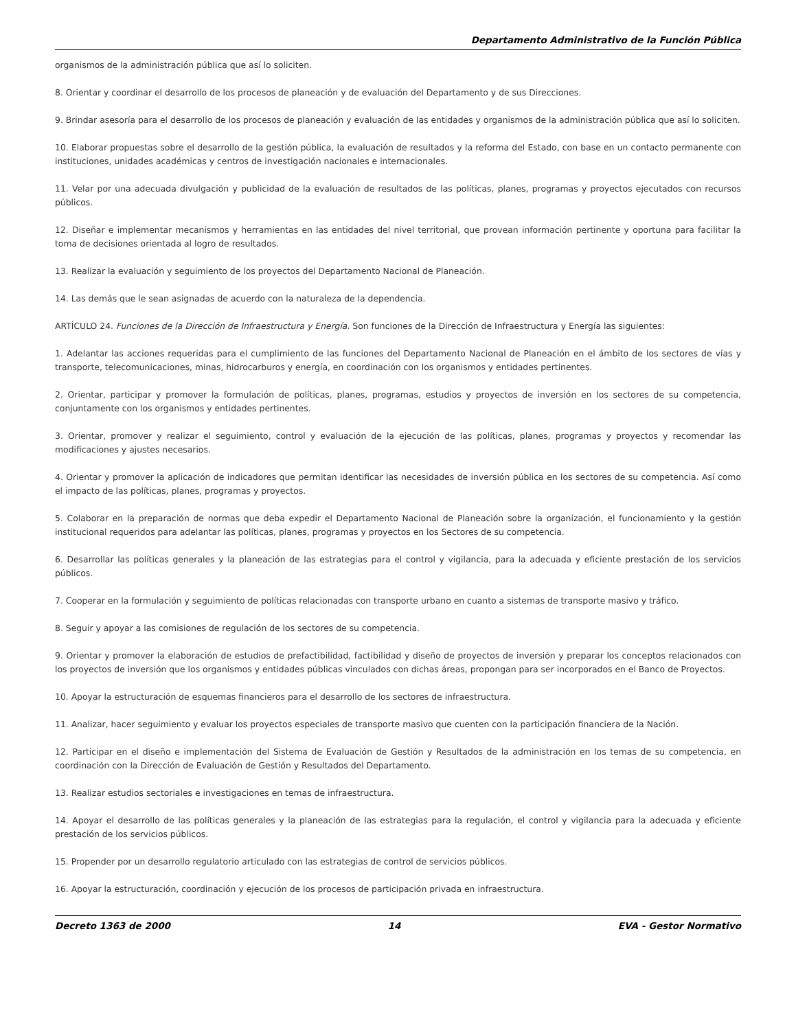Departamento Administrativo de la Función Pública
organismos de la administración pública que así lo soliciten.
8. Orientar y coordinar el desarrollo de los procesos de planeación y de evaluación del Departamento y de sus Direcciones.
9. Brindar asesoría para el desarrollo de los procesos de planeación y evaluación de las entidades y organismos de la administración pública que así lo soliciten.
10. Elaborar propuestas sobre el desarrollo de la gestión pública, la evaluación de resultados y la reforma del Estado, con base en un contacto permanente con instituciones, unidades académicas y centros de investigación nacionales e internacionales.
11. Velar por una adecuada divulgación y publicidad de la evaluación de resultados de las políticas, planes, programas y proyectos ejecutados con recursos públicos.
12. Diseñar e implementar mecanismos y herramientas en las entidades del nivel territorial, que provean información pertinente y oportuna para facilitar la toma de decisiones orientada al logro de resultados.
13. Realizar la evaluación y seguimiento de los proyectos del Departamento Nacional de Planeación.
14. Las demás que le sean asignadas de acuerdo con la naturaleza de la dependencia.
ARTÍCULO 24. Funciones de la Dirección de Infraestructura y Energía. Son funciones de la Dirección de Infraestructura y Energía las siguientes:
1. Adelantar las acciones requeridas para el cumplimiento de las funciones del Departamento Nacional de Planeación en el ámbito de los sectores de vías y transporte, telecomunicaciones, minas, hidrocarburos y energía, en coordinación con los organismos y entidades pertinentes.
2. Orientar, participar y promover la formulación de políticas, planes, programas, estudios y proyectos de inversión en los sectores de su competencia, conjuntamente con los organismos y entidades pertinentes.
3. Orientar, promover y realizar el seguimiento, control y evaluación de la ejecución de las políticas, planes, programas y proyectos y recomendar las modificaciones y ajustes necesarios.
4. Orientar y promover la aplicación de indicadores que permitan identificar las necesidades de inversión pública en los sectores de su competencia. Así como el impacto de las políticas, planes, programas y proyectos.
5. Colaborar en la preparación de normas que deba expedir el Departamento Nacional de Planeación sobre la organización, el funcionamiento y la gestión institucional requeridos para adelantar las políticas, planes, programas y proyectos en los Sectores de su competencia.
6. Desarrollar las políticas generales y la planeación de las estrategias para el control y vigilancia, para la adecuada y eficiente prestación de los servicios públicos.
7. Cooperar en la formulación y seguimiento de políticas relacionadas con transporte urbano en cuanto a sistemas de transporte masivo y tráfico.
8. Seguir y apoyar a las comisiones de regulación de los sectores de su competencia.
9. Orientar y promover la elaboración de estudios de prefactibilidad, factibilidad y diseño de proyectos de inversión y preparar los conceptos relacionados con los proyectos de inversión que los organismos y entidades públicas vinculados con dichas áreas, propongan para ser incorporados en el Banco de Proyectos.
10. Apoyar la estructuración de esquemas financieros para el desarrollo de los sectores de infraestructura.
11. Analizar, hacer seguimiento y evaluar los proyectos especiales de transporte masivo que cuenten con la participación financiera de la Nación.
12. Participar en el diseño e implementación del Sistema de Evaluación de Gestión y Resultados de la administración en los temas de su competencia, en coordinación con la Dirección de Evaluación de Gestión y Resultados del Departamento.
13. Realizar estudios sectoriales e investigaciones en temas de infraestructura.
14. Apoyar el desarrollo de las políticas generales y la planeación de las estrategias para la regulación, el control y vigilancia para la adecuada y eficiente prestación de los servicios públicos.
15. Propender por un desarrollo regulatorio articulado con las estrategias de control de servicios públicos.
16. Apoyar la estructuración, coordinación y ejecución de los procesos de participación privada en infraestructura.
Decreto 1363 de 2000 14 EVA - Gestor Normativo